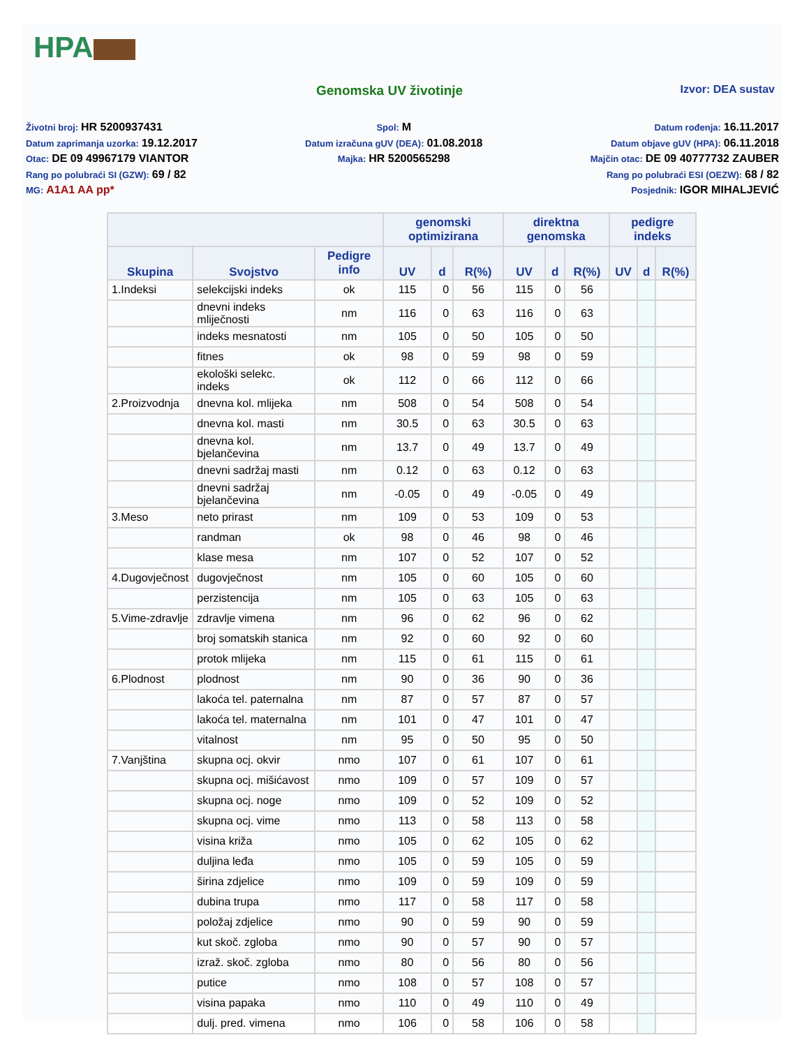HPA
Genomska UV životinje
Izvor: DEA sustav
Životni broj: HR 5200937431
Datum zaprimanja uzorka: 19.12.2017
Otac: DE 09 49967179 VIANTOR
Rang po polubraći SI (GZW): 69 / 82
MG: A1A1 AA pp*
Spol: M
Datum izračuna gUV (DEA): 01.08.2018
Majka: HR 5200565298
Datum rođenja: 16.11.2017
Datum objave gUV (HPA): 06.11.2018
Majčin otac: DE 09 40777732 ZAUBER
Rang po polubraći ESI (OEZW): 68 / 82
Posjednik: IGOR MIHALJEVIĆ
| | | | genomski optimizirana | | | direktna genomska | | | pedigre indeks | | |
| --- | --- | --- | --- | --- | --- | --- | --- | --- | --- | --- | --- |
| Skupina | Svojstvo | Pedigre info | UV | d | R(%) | UV | d | R(%) | UV | d | R(%) |
| 1.Indeksi | selekcijski indeks | ok | 115 | 0 | 56 | 115 | 0 | 56 | | | |
| | dnevni indeks mliječnosti | nm | 116 | 0 | 63 | 116 | 0 | 63 | | | |
| | indeks mesnatosti | nm | 105 | 0 | 50 | 105 | 0 | 50 | | | |
| | fitnes | ok | 98 | 0 | 59 | 98 | 0 | 59 | | | |
| | ekološki selekc. indeks | ok | 112 | 0 | 66 | 112 | 0 | 66 | | | |
| 2.Proizvodnja | dnevna kol. mlijeka | nm | 508 | 0 | 54 | 508 | 0 | 54 | | | |
| | dnevna kol. masti | nm | 30.5 | 0 | 63 | 30.5 | 0 | 63 | | | |
| | dnevna kol. bjelančevina | nm | 13.7 | 0 | 49 | 13.7 | 0 | 49 | | | |
| | dnevni sadržaj masti | nm | 0.12 | 0 | 63 | 0.12 | 0 | 63 | | | |
| | dnevni sadržaj bjelančevina | nm | -0.05 | 0 | 49 | -0.05 | 0 | 49 | | | |
| 3.Meso | neto prirast | nm | 109 | 0 | 53 | 109 | 0 | 53 | | | |
| | randman | ok | 98 | 0 | 46 | 98 | 0 | 46 | | | |
| | klase mesa | nm | 107 | 0 | 52 | 107 | 0 | 52 | | | |
| 4.Dugovječnost | dugovječnost | nm | 105 | 0 | 60 | 105 | 0 | 60 | | | |
| | perzistencija | nm | 105 | 0 | 63 | 105 | 0 | 63 | | | |
| 5.Vime-zdravlje | zdravlje vimena | nm | 96 | 0 | 62 | 96 | 0 | 62 | | | |
| | broj somatskih stanica | nm | 92 | 0 | 60 | 92 | 0 | 60 | | | |
| | protok mlijeka | nm | 115 | 0 | 61 | 115 | 0 | 61 | | | |
| 6.Plodnost | plodnost | nm | 90 | 0 | 36 | 90 | 0 | 36 | | | |
| | lakoća tel. paternalna | nm | 87 | 0 | 57 | 87 | 0 | 57 | | | |
| | lakoća tel. maternalna | nm | 101 | 0 | 47 | 101 | 0 | 47 | | | |
| | vitalnost | nm | 95 | 0 | 50 | 95 | 0 | 50 | | | |
| 7.Vanjština | skupna ocj. okvir | nmo | 107 | 0 | 61 | 107 | 0 | 61 | | | |
| | skupna ocj. mišićavost | nmo | 109 | 0 | 57 | 109 | 0 | 57 | | | |
| | skupna ocj. noge | nmo | 109 | 0 | 52 | 109 | 0 | 52 | | | |
| | skupna ocj. vime | nmo | 113 | 0 | 58 | 113 | 0 | 58 | | | |
| | visina križa | nmo | 105 | 0 | 62 | 105 | 0 | 62 | | | |
| | duljina leđa | nmo | 105 | 0 | 59 | 105 | 0 | 59 | | | |
| | širina zdjelice | nmo | 109 | 0 | 59 | 109 | 0 | 59 | | | |
| | dubina trupa | nmo | 117 | 0 | 58 | 117 | 0 | 58 | | | |
| | položaj zdjelice | nmo | 90 | 0 | 59 | 90 | 0 | 59 | | | |
| | kut skoč. zgloba | nmo | 90 | 0 | 57 | 90 | 0 | 57 | | | |
| | izraž. skoč. zgloba | nmo | 80 | 0 | 56 | 80 | 0 | 56 | | | |
| | putice | nmo | 108 | 0 | 57 | 108 | 0 | 57 | | | |
| | visina papaka | nmo | 110 | 0 | 49 | 110 | 0 | 49 | | | |
| | dulj. pred. vimena | nmo | 106 | 0 | 58 | 106 | 0 | 58 | | | |